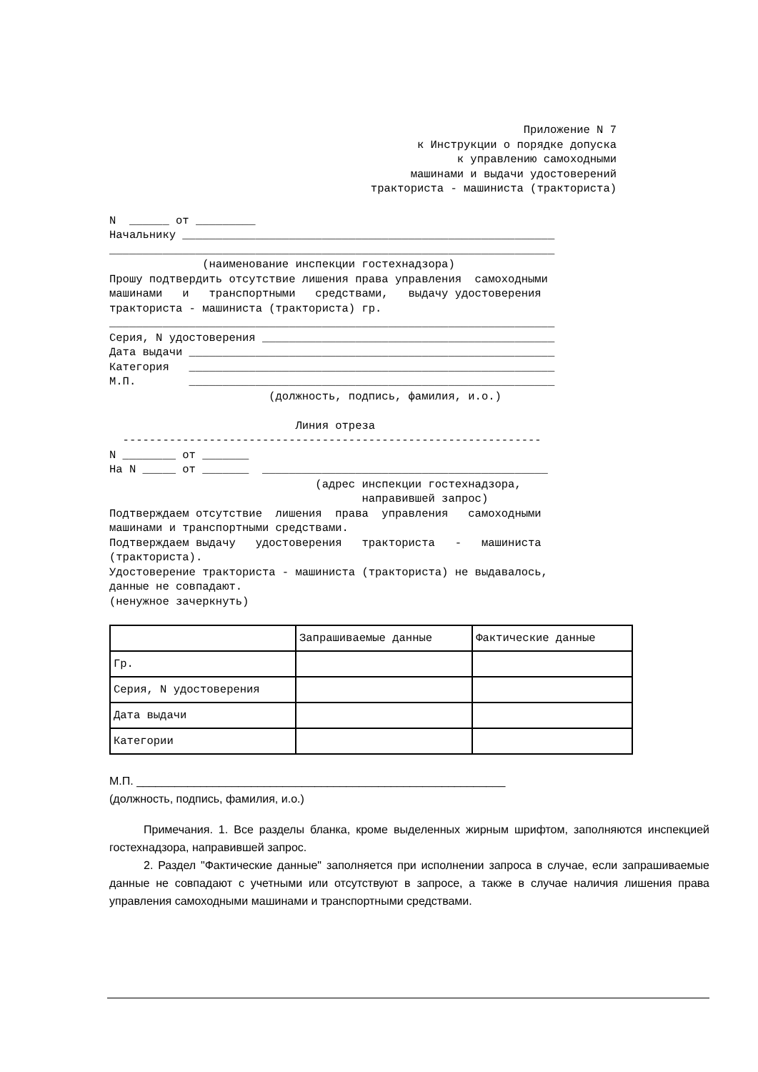Приложение N 7 к Инструкции о порядке допуска к управлению самоходными машинами и выдачи удостоверений тракториста - машиниста (тракториста)
N ______ от _________ Начальнику ________________________________________________________ ___________________________________________________________________ (наименование инспекции гостехнадзора) Прошу подтвердить отсутствие лишения права управления самоходными машинами и транспортными средствами, выдачу удостоверения тракториста - машиниста (тракториста) гр. ___________________________________________________________________ Серия, N удостоверения ____________________________________________ Дата выдачи _______________________________________________________ Категория _______________________________________________________ М.П. _______________________________________________________ (должность, подпись, фамилия, и.о.) Линия отреза --------------------------------------------------------------- N ________ от _______ На N _____ от _______ ___________________________________________ (адрес инспекции гостехнадзора, направившей запрос) Подтверждаем отсутствие лишения права управления самоходными машинами и транспортными средствами. Подтверждаем выдачу удостоверения тракториста - машиниста (тракториста). Удостоверение тракториста - машиниста (тракториста) не выдавалось, данные не совпадают. (ненужное зачеркнуть)
| | Запрашиваемые данные | Фактические данные |
| Гр. | | |
| Серия, N удостоверения | | |
| Дата выдачи | | |
| Категории | | |
М.П. __________________________________________________________
(должность, подпись, фамилия, и.о.)
Примечания. 1. Все разделы бланка, кроме выделенных жирным шрифтом, заполняются инспекцией гостехнадзора, направившей запрос.
2. Раздел "Фактические данные" заполняется при исполнении запроса в случае, если запрашиваемые данные не совпадают с учетными или отсутствуют в запросе, а также в случае наличия лишения права управления самоходными машинами и транспортными средствами.